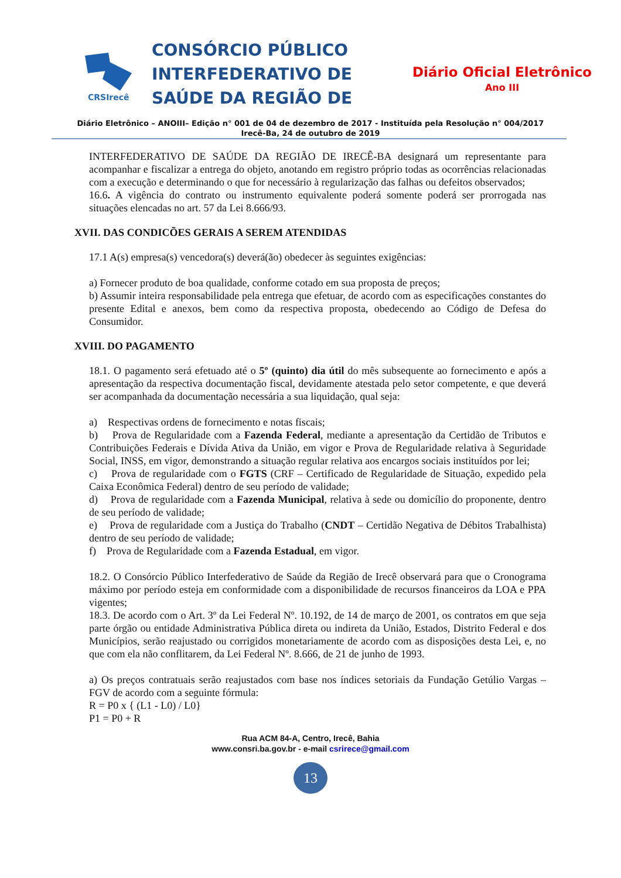CRSIrecê
CONSÓRCIO PÚBLICO INTERFEDERATIVO DE SAÚDE DA REGIÃO DE
Diário Oficial Eletrônico
Ano III
Diário Eletrônico – ANOIII– Edição n° 001 de 04 de dezembro de 2017 - Instituída pela Resolução n° 004/2017
Irecê-Ba, 24 de outubro de 2019
INTERFEDERATIVO DE SAÚDE DA REGIÃO DE IRECÊ-BA designará um representante para acompanhar e fiscalizar a entrega do objeto, anotando em registro próprio todas as ocorrências relacionadas com a execução e determinando o que for necessário à regularização das falhas ou defeitos observados;
16.6. A vigência do contrato ou instrumento equivalente poderá somente poderá ser prorrogada nas situações elencadas no art. 57 da Lei 8.666/93.
XVII. DAS CONDICÕES GERAIS A SEREM ATENDIDAS
17.1 A(s) empresa(s) vencedora(s) deverá(ão) obedecer às seguintes exigências:
a) Fornecer produto de boa qualidade, conforme cotado em sua proposta de preços;
b) Assumir inteira responsabilidade pela entrega que efetuar, de acordo com as especificações constantes do presente Edital e anexos, bem como da respectiva proposta, obedecendo ao Código de Defesa do Consumidor.
XVIII. DO PAGAMENTO
18.1. O pagamento será efetuado até o 5º (quinto) dia útil do mês subsequente ao fornecimento e após a apresentação da respectiva documentação fiscal, devidamente atestada pelo setor competente, e que deverá ser acompanhada da documentação necessária a sua liquidação, qual seja:
a) Respectivas ordens de fornecimento e notas fiscais;
b) Prova de Regularidade com a Fazenda Federal, mediante a apresentação da Certidão de Tributos e Contribuições Federais e Dívida Ativa da União, em vigor e Prova de Regularidade relativa à Seguridade Social, INSS, em vigor, demonstrando a situação regular relativa aos encargos sociais instituídos por lei;
c) Prova de regularidade com o FGTS (CRF – Certificado de Regularidade de Situação, expedido pela Caixa Econômica Federal) dentro de seu período de validade;
d) Prova de regularidade com a Fazenda Municipal, relativa à sede ou domicílio do proponente, dentro de seu período de validade;
e) Prova de regularidade com a Justiça do Trabalho (CNDT – Certidão Negativa de Débitos Trabalhista) dentro de seu período de validade;
f) Prova de Regularidade com a Fazenda Estadual, em vigor.
18.2. O Consórcio Público Interfederativo de Saúde da Região de Irecê observará para que o Cronograma máximo por período esteja em conformidade com a disponibilidade de recursos financeiros da LOA e PPA vigentes;
18.3. De acordo com o Art. 3º da Lei Federal Nº. 10.192, de 14 de março de 2001, os contratos em que seja parte órgão ou entidade Administrativa Pública direta ou indireta da União, Estados, Distrito Federal e dos Municípios, serão reajustado ou corrigidos monetariamente de acordo com as disposições desta Lei, e, no que com ela não conflitarem, da Lei Federal Nº. 8.666, de 21 de junho de 1993.
a) Os preços contratuais serão reajustados com base nos índices setoriais da Fundação Getúlio Vargas – FGV de acordo com a seguinte fórmula:
R = P0 x { (L1 - L0) / L0}
P1 = P0 + R
Rua ACM 84-A, Centro, Irecê, Bahia
www.consri.ba.gov.br - e-mail csrirece@gmail.com
13